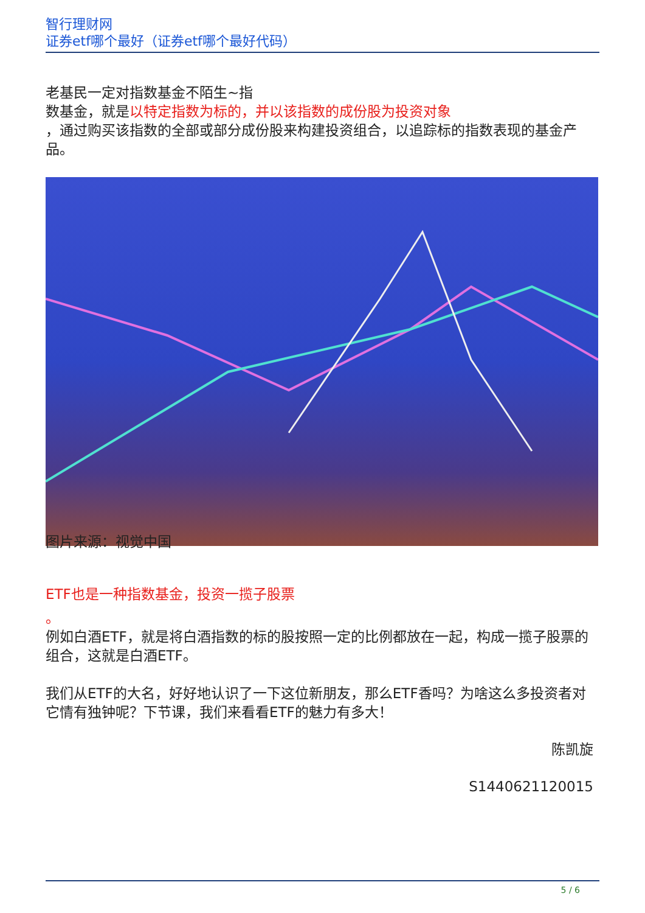智行理财网
证券etf哪个最好（证券etf哪个最好代码）
老基民一定对指数基金不陌生~指
数基金，就是以特定指数为标的，并以该指数的成份股为投资对象
，通过购买该指数的全部或部分成份股来构建投资组合，以追踪标的指数表现的基金产品。
图片来源：视觉中国
ETF也是一种指数基金，投资一揽子股票
。
例如白酒ETF，就是将白酒指数的标的股按照一定的比例都放在一起，构成一揽子股票的组合，这就是白酒ETF。
我们从ETF的大名，好好地认识了一下这位新朋友，那么ETF香吗？为啥这么多投资者对它情有独钟呢？下节课，我们来看看ETF的魅力有多大！
陈凯旋
S1440621120015
5 / 6